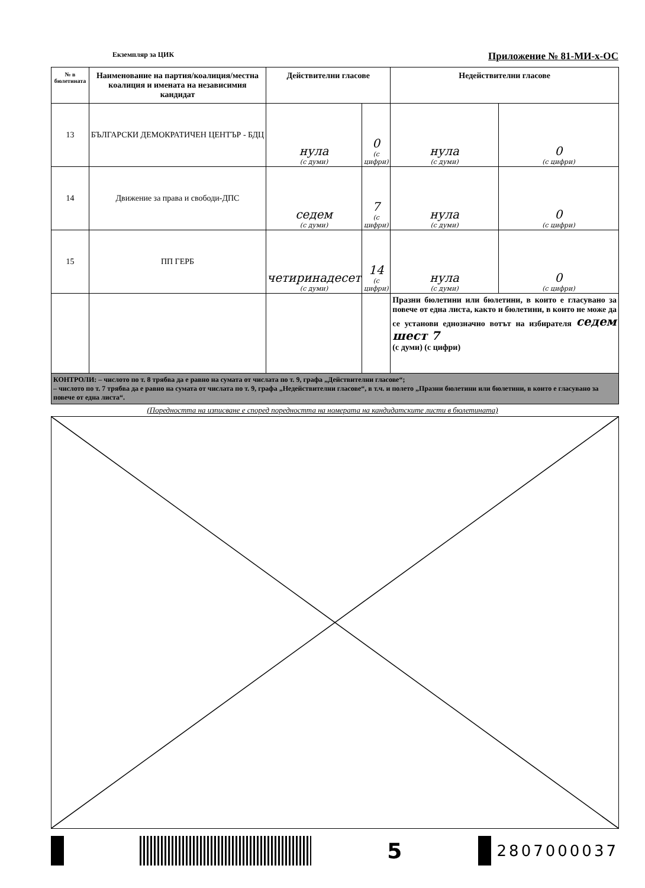Екземпляр за ЦИК Приложение № 81-МИ-х-ОС
| № в бюлетината | Наименование на партия/коалиция/местна коалиция и имената на независимия кандидат | Действителни гласове | | Недействителни гласове | |
| --- | --- | --- | --- | --- | --- |
| 13 | БЪЛГАРСКИ ДЕМОКРАТИЧЕН ЦЕНТЪР - БДЦ | нула (с думи) | 0 (с цифри) | нула (с думи) | 0 (с цифри) |
| 14 | Движение за права и свободи-ДПС | седем (с думи) | 7 (с цифри) | нула (с думи) | 0 (с цифри) |
| 15 | ПП ГЕРБ | четиринадесет (с думи) | 14 (с цифри) | нула (с думи) | 0 (с цифри) |
| | | | | Празни бюлетини или бюлетини, в които е гласувано за повече от една листа, както и бюлетини, в които не може да се установи еднозначно вотът на избирателя седем шест 7 (с думи) (с цифри) | |
| КОНТРОЛИ: – числото по т. 8 трябва да е равно на сумата от числата по т. 9, графа „Действителни гласове“; – числото по т. 7 трябва да е равно на сумата от числата по т. 9, графа „Недействителни гласове“, в т.ч. и полето „Празни бюлетини или бюлетини, в които е гласувано за повече от една листа“. | | | | | |
(Поредността на изписване е според поредността на номерата на кандидатските листи в бюлетината)
5
2807000037